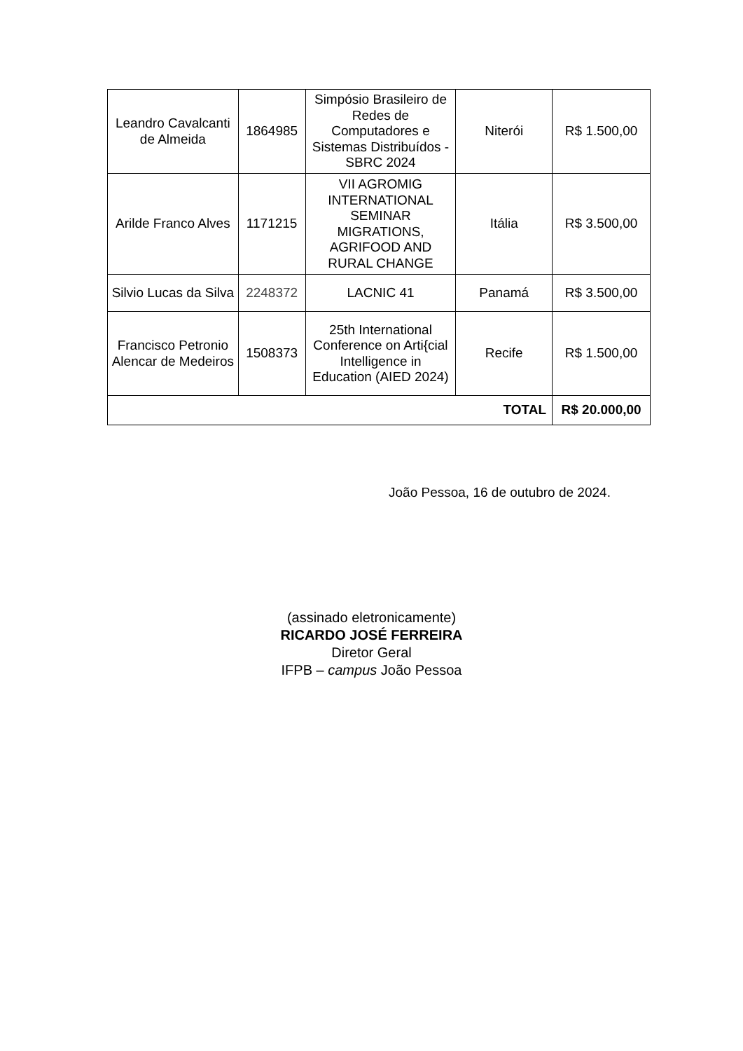| Leandro Cavalcanti de Almeida | 1864985 | Simpósio Brasileiro de Redes de Computadores e Sistemas Distribuídos - SBRC 2024 | Niterói | R$ 1.500,00 |
| Arilde Franco Alves | 1171215 | VII AGROMIG INTERNATIONAL SEMINAR MIGRATIONS, AGRIFOOD AND RURAL CHANGE | Itália | R$ 3.500,00 |
| Silvio Lucas da Silva | 2248372 | LACNIC 41 | Panamá | R$ 3.500,00 |
| Francisco Petronio Alencar de Medeiros | 1508373 | 25th International Conference on Arti{cial Intelligence in Education (AIED 2024) | Recife | R$ 1.500,00 |
| TOTAL | | | | R$ 20.000,00 |
João Pessoa, 16 de outubro de 2024.
(assinado eletronicamente)
RICARDO JOSÉ FERREIRA
Diretor Geral
IFPB – campus João Pessoa